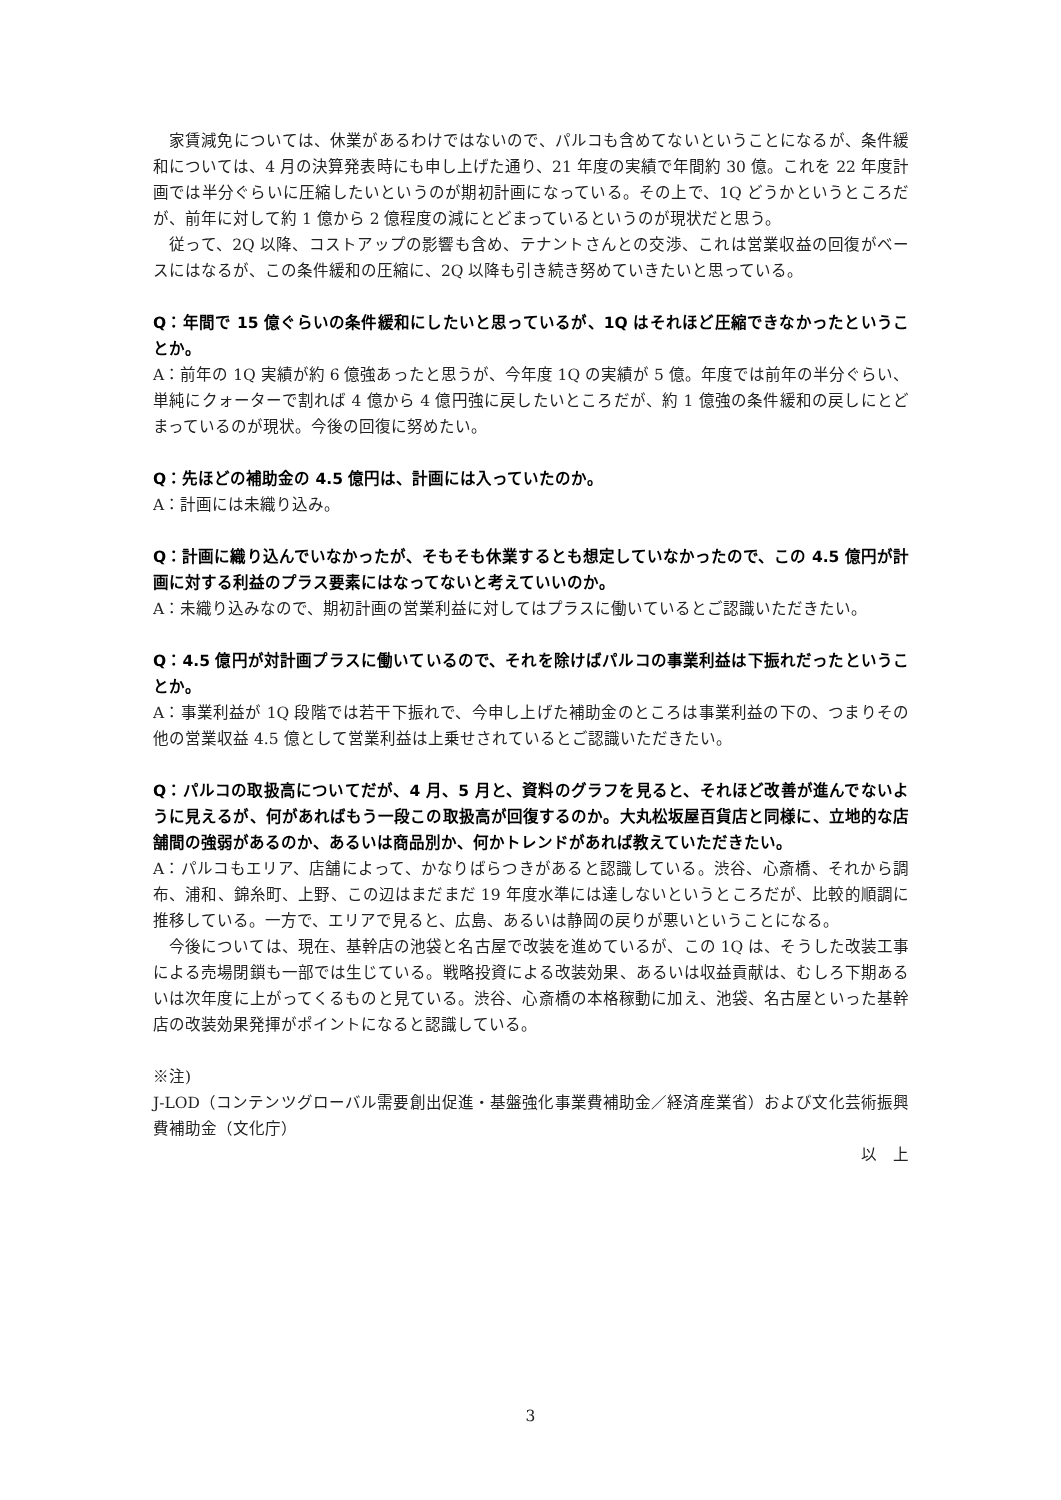家賃減免については、休業があるわけではないので、パルコも含めてないということになるが、条件緩和については、4 月の決算発表時にも申し上げた通り、21 年度の実績で年間約 30 億。これを 22 年度計画では半分ぐらいに圧縮したいというのが期初計画になっている。その上で、1Q どうかというところだが、前年に対して約 1 億から 2 億程度の減にとどまっているというのが現状だと思う。
　従って、2Q 以降、コストアップの影響も含め、テナントさんとの交渉、これは営業収益の回復がベースにはなるが、この条件緩和の圧縮に、2Q 以降も引き続き努めていきたいと思っている。
Q：年間で 15 億ぐらいの条件緩和にしたいと思っているが、1Q はそれほど圧縮できなかったということか。
A：前年の 1Q 実績が約 6 億強あったと思うが、今年度 1Q の実績が 5 億。年度では前年の半分ぐらい、単純にクォーターで割れば 4 億から 4 億円強に戻したいところだが、約 1 億強の条件緩和の戻しにとどまっているのが現状。今後の回復に努めたい。
Q：先ほどの補助金の 4.5 億円は、計画には入っていたのか。
A：計画には未織り込み。
Q：計画に織り込んでいなかったが、そもそも休業するとも想定していなかったので、この 4.5 億円が計画に対する利益のプラス要素にはなってないと考えていいのか。
A：未織り込みなので、期初計画の営業利益に対してはプラスに働いているとご認識いただきたい。
Q：4.5 億円が対計画プラスに働いているので、それを除けばパルコの事業利益は下振れだったということか。
A：事業利益が 1Q 段階では若干下振れで、今申し上げた補助金のところは事業利益の下の、つまりその他の営業収益 4.5 億として営業利益は上乗せされているとご認識いただきたい。
Q：パルコの取扱高についてだが、4 月、5 月と、資料のグラフを見ると、それほど改善が進んでないように見えるが、何があればもう一段この取扱高が回復するのか。大丸松坂屋百貨店と同様に、立地的な店舗間の強弱があるのか、あるいは商品別か、何かトレンドがあれば教えていただきたい。
A：パルコもエリア、店舗によって、かなりばらつきがあると認識している。渋谷、心斎橋、それから調布、浦和、錦糸町、上野、この辺はまだまだ 19 年度水準には達しないというところだが、比較的順調に推移している。一方で、エリアで見ると、広島、あるいは静岡の戻りが悪いということになる。
　今後については、現在、基幹店の池袋と名古屋で改装を進めているが、この 1Q は、そうした改装工事による売場閉鎖も一部では生じている。戦略投資による改装効果、あるいは収益貢献は、むしろ下期あるいは次年度に上がってくるものと見ている。渋谷、心斎橋の本格稼動に加え、池袋、名古屋といった基幹店の改装効果発揮がポイントになると認識している。
※注)
J-LOD（コンテンツグローバル需要創出促進・基盤強化事業費補助金／経済産業省）および文化芸術振興費補助金（文化庁）
以　上
3